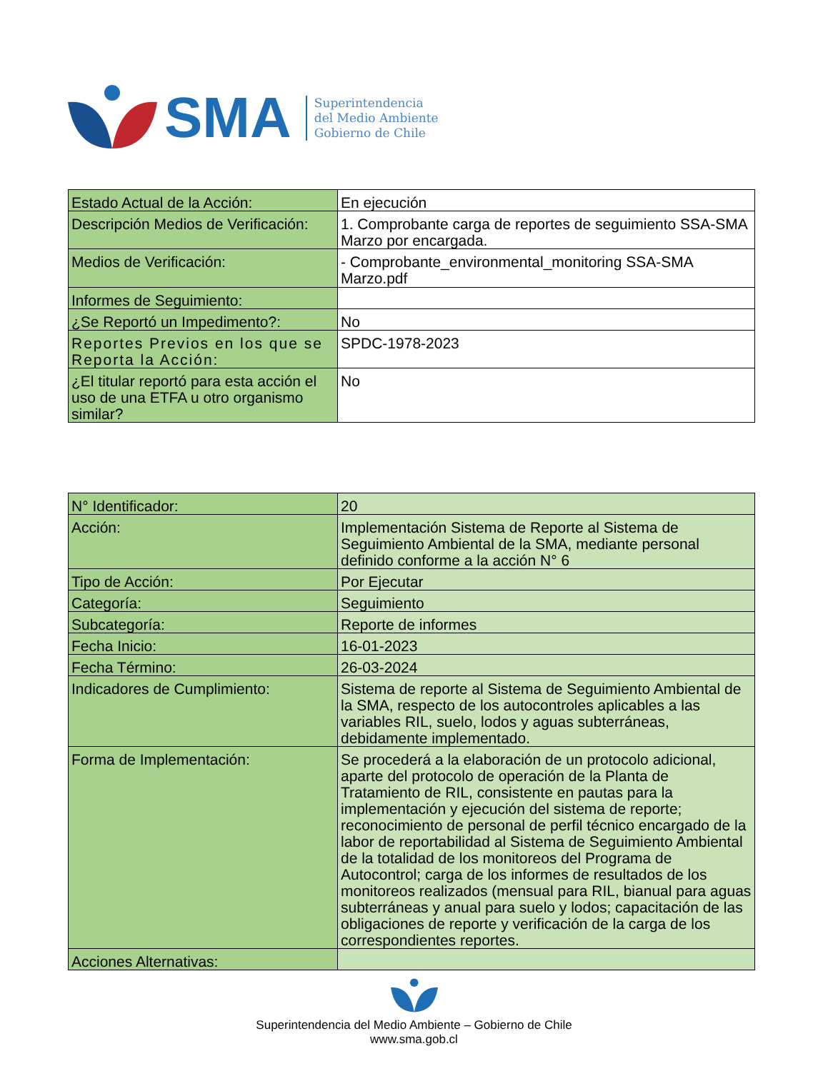SMA
Superintendencia
del Medio Ambiente
Gobierno de Chile
| Estado Actual de la Acción: | En ejecución |
| Descripción Medios de Verificación: | 1. Comprobante carga de reportes de seguimiento SSA-SMA Marzo por encargada. |
| Medios de Verificación: | - Comprobante_environmental_monitoring SSA-SMA Marzo.pdf |
| Informes de Seguimiento: | |
| ¿Se Reportó un Impedimento?: | No |
| Reportes Previos en los que se Reporta la Acción: | SPDC-1978-2023 |
| ¿El titular reportó para esta acción el uso de una ETFA u otro organismo similar? | No |
| N° Identificador: | 20 |
| Acción: | Implementación Sistema de Reporte al Sistema de Seguimiento Ambiental de la SMA, mediante personal definido conforme a la acción N° 6 |
| Tipo de Acción: | Por Ejecutar |
| Categoría: | Seguimiento |
| Subcategoría: | Reporte de informes |
| Fecha Inicio: | 16-01-2023 |
| Fecha Término: | 26-03-2024 |
| Indicadores de Cumplimiento: | Sistema de reporte al Sistema de Seguimiento Ambiental de la SMA, respecto de los autocontroles aplicables a las variables RIL, suelo, lodos y aguas subterráneas, debidamente implementado. |
| Forma de Implementación: | Se procederá a la elaboración de un protocolo adicional, aparte del protocolo de operación de la Planta de Tratamiento de RIL, consistente en pautas para la implementación y ejecución del sistema de reporte; reconocimiento de personal de perfil técnico encargado de la labor de reportabilidad al Sistema de Seguimiento Ambiental de la totalidad de los monitoreos del Programa de Autocontrol; carga de los informes de resultados de los monitoreos realizados (mensual para RIL, bianual para aguas subterráneas y anual para suelo y lodos; capacitación de las obligaciones de reporte y verificación de la carga de los correspondientes reportes. |
| Acciones Alternativas: | |
Superintendencia del Medio Ambiente – Gobierno de Chile
www.sma.gob.cl